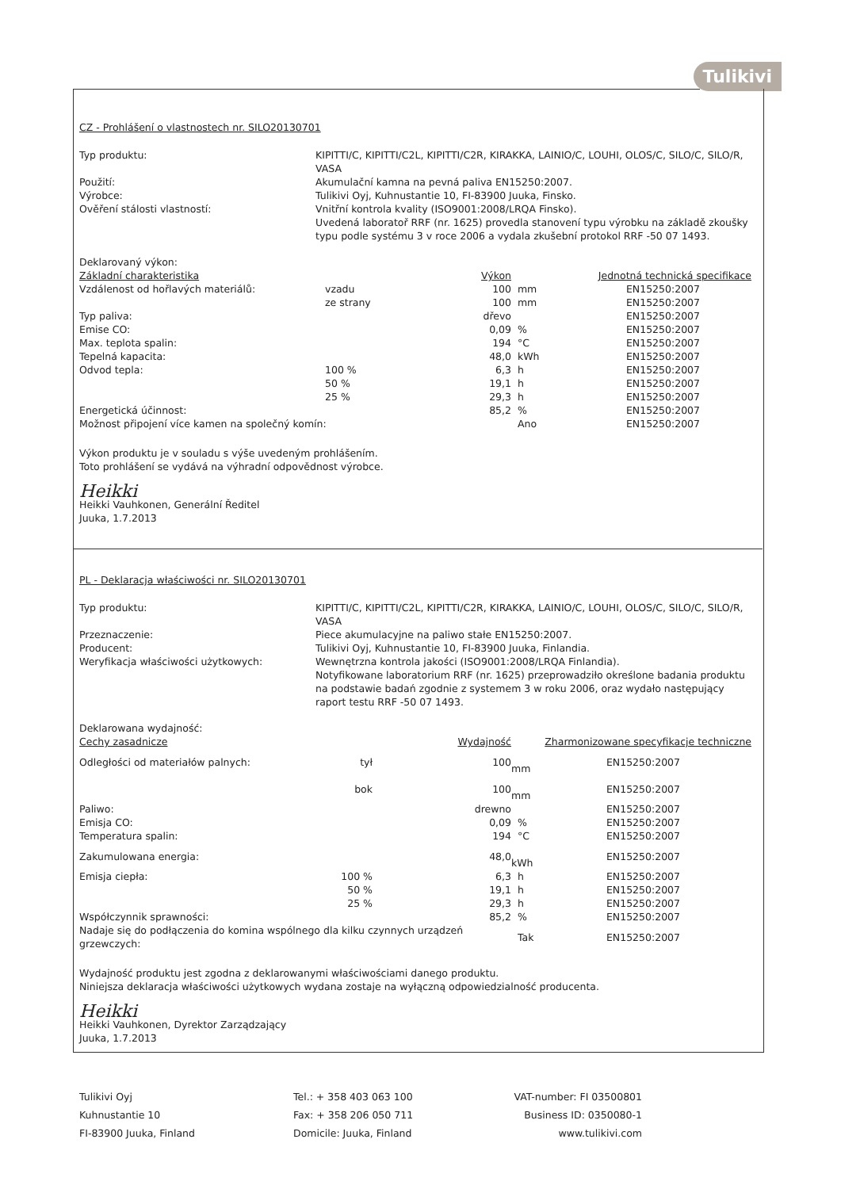Tulikivi
CZ - Prohlášení o vlastnostech nr. SILO20130701
Typ produktu: KIPITTI/C, KIPITTI/C2L, KIPITTI/C2R, KIRAKKA, LAINIO/C, LOUHI, OLOS/C, SILO/C, SILO/R, VASA
Použití: Akumulační kamna na pevná paliva EN15250:2007.
Výrobce: Tulikivi Oyj, Kuhnustantie 10, FI-83900 Juuka, Finsko.
Ověření stálosti vlastností: Vnitřní kontrola kvality (ISO9001:2008/LRQA Finsko).
Uvedená laboratoř RRF (nr. 1625) provedla stanovení typu výrobku na základě zkoušky typu podle systému 3 v roce 2006 a vydala zkušební protokol RRF -50 07 1493.
Deklarovaný výkon:
| Základní charakteristika | | Výkon | | Jednotná technická specifikace |
| --- | --- | --- | --- | --- |
| Vzdálenost od hořlavých materiálů: | vzadu | 100 | mm | EN15250:2007 |
| | ze strany | 100 | mm | EN15250:2007 |
| Typ paliva: | | dřevo | | EN15250:2007 |
| Emise CO: | | 0,09 | % | EN15250:2007 |
| Max. teplota spalin: | | 194 | °C | EN15250:2007 |
| Tepelná kapacita: | | 48,0 | kWh | EN15250:2007 |
| Odvod tepla: | 100 % | 6,3 | h | EN15250:2007 |
| | 50 % | 19,1 | h | EN15250:2007 |
| | 25 % | 29,3 | h | EN15250:2007 |
| Energetická účinnost: | | 85,2 | % | EN15250:2007 |
| Možnost připojení více kamen na společný komín: | | | Ano | EN15250:2007 |
Výkon produktu je v souladu s výše uvedeným prohlášením.
Toto prohlášení se vydává na výhradní odpovědnost výrobce.
Heikki
Heikki Vauhkonen, Generální Ředitel
Juuka, 1.7.2013
PL - Deklaracja właściwości nr. SILO20130701
Typ produktu: KIPITTI/C, KIPITTI/C2L, KIPITTI/C2R, KIRAKKA, LAINIO/C, LOUHI, OLOS/C, SILO/C, SILO/R, VASA
Przeznaczenie: Piece akumulacyjne na paliwo stałe EN15250:2007.
Producent: Tulikivi Oyj, Kuhnustantie 10, FI-83900 Juuka, Finlandia.
Weryfikacja właściwości użytkowych: Wewnętrzna kontrola jakości (ISO9001:2008/LRQA Finlandia).
Notyfikowane laboratorium RRF (nr. 1625) przeprowadziło określone badania produktu na podstawie badań zgodnie z systemem 3 w roku 2006, oraz wydało następujący raport testu RRF -50 07 1493.
Deklarowana wydajność:
| Cechy zasadnicze | | Wydajność | | Zharmonizowane specyfikacje techniczne |
| --- | --- | --- | --- | --- |
| Odległości od materiałów palnych: | tył | 100 | mm | EN15250:2007 |
| | bok | 100 | mm | EN15250:2007 |
| Paliwo: | | drewno | | EN15250:2007 |
| Emisja CO: | | 0,09 | % | EN15250:2007 |
| Temperatura spalin: | | 194 | °C | EN15250:2007 |
| Zakumulowana energia: | | 48,0 | kWh | EN15250:2007 |
| Emisja ciepła: | 100 % | 6,3 | h | EN15250:2007 |
| | 50 % | 19,1 | h | EN15250:2007 |
| | 25 % | 29,3 | h | EN15250:2007 |
| Współczynnik sprawności: | | 85,2 | % | EN15250:2007 |
| Nadaje się do podłączenia do komina wspólnego dla kilku czynnych urządzeń grzewczych: | | | Tak | EN15250:2007 |
Wydajność produktu jest zgodna z deklarowanymi właściwościami danego produktu.
Niniejsza deklaracja właściwości użytkowych wydana zostaje na wyłączną odpowiedzialność producenta.
Heikki
Heikki Vauhkonen, Dyrektor Zarządzający
Juuka, 1.7.2013
Tulikivi Oyj
Kuhnustantie 10
FI-83900 Juuka, Finland
Tel.: + 358 403 063 100
Fax: + 358 206 050 711
Domicile: Juuka, Finland
VAT-number: FI 03500801
Business ID: 0350080-1
www.tulikivi.com